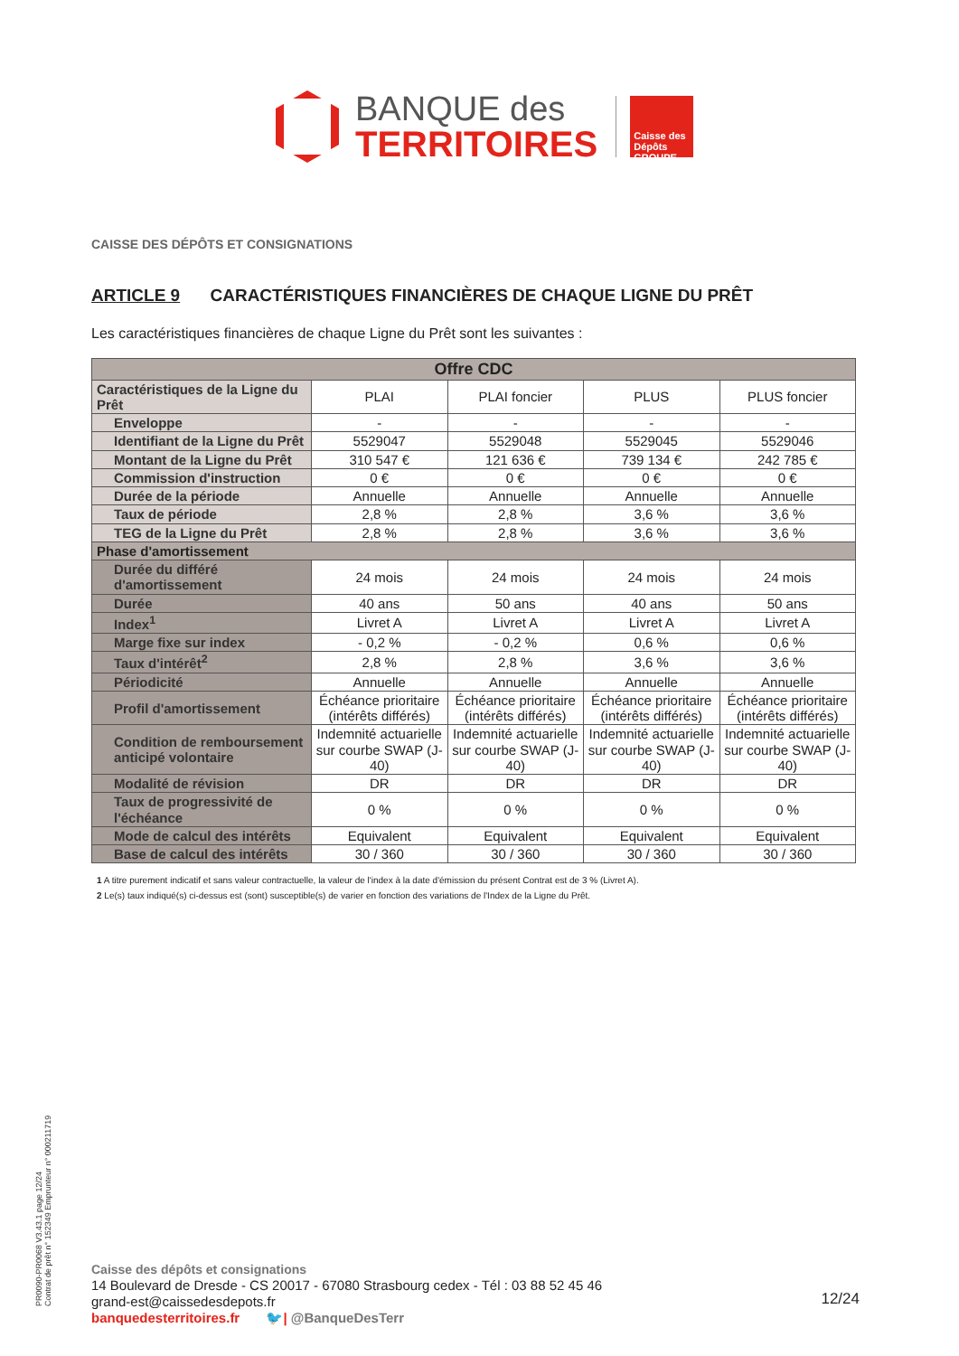BANQUE des
TERRITOIRES
Caisse des Dépôts GROUPE
CAISSE DES DÉPÔTS ET CONSIGNATIONS
ARTICLE 9 CARACTÉRISTIQUES FINANCIÈRES DE CHAQUE LIGNE DU PRÊT
Les caractéristiques financières de chaque Ligne du Prêt sont les suivantes :
| Offre CDC | | | | |
| --- | --- | --- | --- | --- |
| Caractéristiques de la Ligne du Prêt | PLAI | PLAI foncier | PLUS | PLUS foncier |
| Enveloppe | - | - | - | - |
| Identifiant de la Ligne du Prêt | 5529047 | 5529048 | 5529045 | 5529046 |
| Montant de la Ligne du Prêt | 310 547 € | 121 636 € | 739 134 € | 242 785 € |
| Commission d'instruction | 0 € | 0 € | 0 € | 0 € |
| Durée de la période | Annuelle | Annuelle | Annuelle | Annuelle |
| Taux de période | 2,8 % | 2,8 % | 3,6 % | 3,6 % |
| TEG de la Ligne du Prêt | 2,8 % | 2,8 % | 3,6 % | 3,6 % |
| Phase d'amortissement | | | | |
| Durée du différé d'amortissement | 24 mois | 24 mois | 24 mois | 24 mois |
| Durée | 40 ans | 50 ans | 40 ans | 50 ans |
| Index<sup>1</sup> | Livret A | Livret A | Livret A | Livret A |
| Marge fixe sur index | - 0,2 % | - 0,2 % | 0,6 % | 0,6 % |
| Taux d'intérêt<sup>2</sup> | 2,8 % | 2,8 % | 3,6 % | 3,6 % |
| Périodicité | Annuelle | Annuelle | Annuelle | Annuelle |
| Profil d'amortissement | Échéance prioritaire (intérêts différés) | Échéance prioritaire (intérêts différés) | Échéance prioritaire (intérêts différés) | Échéance prioritaire (intérêts différés) |
| Condition de remboursement anticipé volontaire | Indemnité actuarielle sur courbe SWAP (J-40) | Indemnité actuarielle sur courbe SWAP (J-40) | Indemnité actuarielle sur courbe SWAP (J-40) | Indemnité actuarielle sur courbe SWAP (J-40) |
| Modalité de révision | DR | DR | DR | DR |
| Taux de progressivité de l'échéance | 0 % | 0 % | 0 % | 0 % |
| Mode de calcul des intérêts | Equivalent | Equivalent | Equivalent | Equivalent |
| Base de calcul des intérêts | 30 / 360 | 30 / 360 | 30 / 360 | 30 / 360 |
1 A titre purement indicatif et sans valeur contractuelle, la valeur de l'index à la date d'émission du présent Contrat est de 3 % (Livret A).
2 Le(s) taux indiqué(s) ci-dessus est (sont) susceptible(s) de varier en fonction des variations de l'Index de la Ligne du Prêt.
PR0090-PR0068 V3.43.1 page 12/24
Contrat de prêt n° 152349 Emprunteur n° 000211719
Caisse des dépôts et consignations
14 Boulevard de Dresde - CS 20017 - 67080 Strasbourg cedex - Tél : 03 88 52 45 46
grand-est@caissedesdepots.fr
banquedesterritoires.fr 🐦| @BanqueDesTerr
12/24